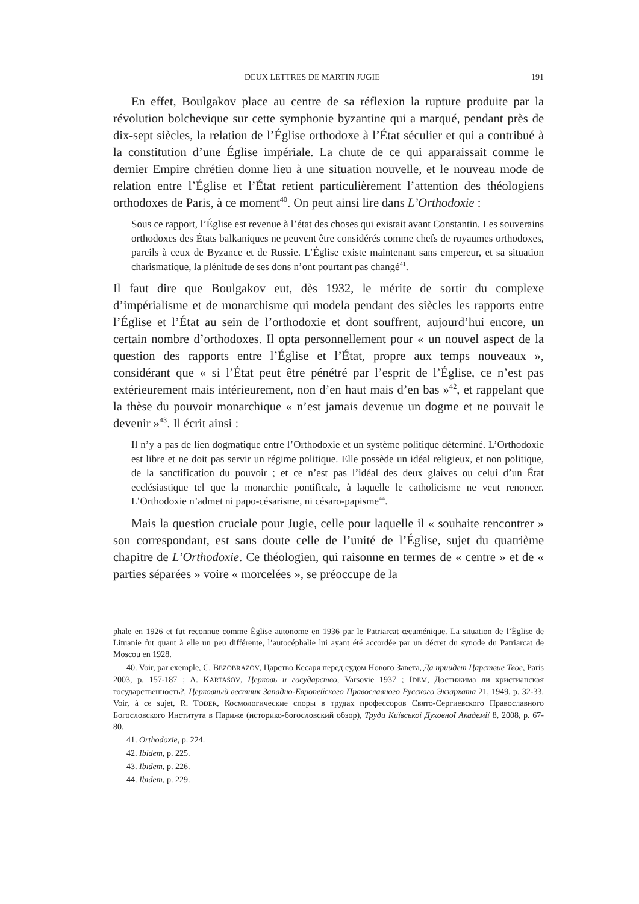DEUX LETTRES DE MARTIN JUGIE 191
En effet, Boulgakov place au centre de sa réflexion la rupture produite par la révolution bolchevique sur cette symphonie byzantine qui a marqué, pendant près de dix-sept siècles, la relation de l’Église orthodoxe à l’État séculier et qui a contribué à la constitution d’une Église impériale. La chute de ce qui apparaissait comme le dernier Empire chrétien donne lieu à une situation nouvelle, et le nouveau mode de relation entre l’Église et l’État retient particulièrement l’attention des théologiens orthodoxes de Paris, à ce moment<sup>40</sup>. On peut ainsi lire dans L’Orthodoxie :
Sous ce rapport, l’Église est revenue à l’état des choses qui existait avant Constantin. Les souverains orthodoxes des États balkaniques ne peuvent être considérés comme chefs de royaumes orthodoxes, pareils à ceux de Byzance et de Russie. L’Église existe maintenant sans empereur, et sa situation charismatique, la plénitude de ses dons n’ont pourtant pas changé<sup>41</sup>.
Il faut dire que Boulgakov eut, dès 1932, le mérite de sortir du complexe d’impérialisme et de monarchisme qui modela pendant des siècles les rapports entre l’Église et l’État au sein de l’orthodoxie et dont souffrent, aujourd’hui encore, un certain nombre d’orthodoxes. Il opta personnellement pour « un nouvel aspect de la question des rapports entre l’Église et l’État, propre aux temps nouveaux », considérant que « si l’État peut être pénétré par l’esprit de l’Église, ce n’est pas extérieurement mais intérieurement, non d’en haut mais d’en bas »<sup>42</sup>, et rappelant que la thèse du pouvoir monarchique « n’est jamais devenue un dogme et ne pouvait le devenir »<sup>43</sup>. Il écrit ainsi :
Il n’y a pas de lien dogmatique entre l’Orthodoxie et un système politique déterminé. L’Orthodoxie est libre et ne doit pas servir un régime politique. Elle possède un idéal religieux, et non politique, de la sanctification du pouvoir ; et ce n’est pas l’idéal des deux glaives ou celui d’un État ecclésiastique tel que la monarchie pontificale, à laquelle le catholicisme ne veut renoncer. L’Orthodoxie n’admet ni papo-césarisme, ni césaro-papisme<sup>44</sup>.
Mais la question cruciale pour Jugie, celle pour laquelle il « souhaite rencontrer » son correspondant, est sans doute celle de l’unité de l’Église, sujet du quatrième chapitre de L’Orthodoxie. Ce théologien, qui raisonne en termes de « centre » et de « parties séparées » voire « morcelées », se préoccupe de la
phale en 1926 et fut reconnue comme Église autonome en 1936 par le Patriarcat œcuménique. La situation de l’Église de Lituanie fut quant à elle un peu différente, l’autocéphalie lui ayant été accordée par un décret du synode du Patriarcat de Moscou en 1928.
40. Voir, par exemple, C. BEZOBRAZOV, Царство Кесаря перед судом Нового Завета, Да приидет Царствие Твое, Paris 2003, p. 157-187 ; A. KARTAŠOV, Церковь и государство, Varsovie 1937 ; IDEM, Достижима ли христианская государственность?, Церковный вестник Западно-Европейского Православного Русского Экзархата 21, 1949, p. 32-33. Voir, à ce sujet, R. TODER, Космологические споры в трудах профессоров Свято-Сергиевского Православного Богословского Института в Париже (историко-богословский обзор), Труди Київської Духовної Академії 8, 2008, p. 67-80.
41. Orthodoxie, p. 224.
42. Ibidem, p. 225.
43. Ibidem, p. 226.
44. Ibidem, p. 229.